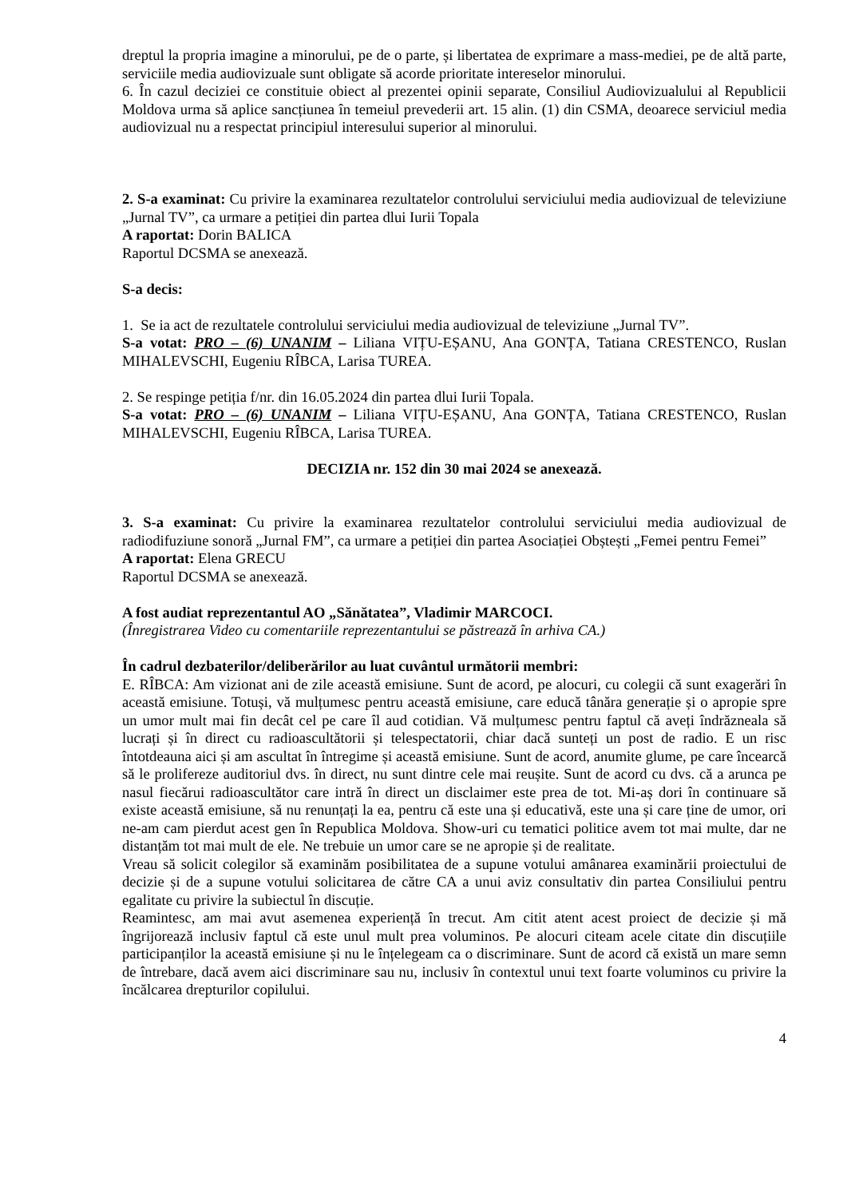dreptul la propria imagine a minorului, pe de o parte, și libertatea de exprimare a mass-mediei, pe de altă parte, serviciile media audiovizuale sunt obligate să acorde prioritate intereselor minorului.
6. În cazul deciziei ce constituie obiect al prezentei opinii separate, Consiliul Audiovizualului al Republicii Moldova urma să aplice sancțiunea în temeiul prevederii art. 15 alin. (1) din CSMA, deoarece serviciul media audiovizual nu a respectat principiul interesului superior al minorului.
2. S-a examinat: Cu privire la examinarea rezultatelor controlului serviciului media audiovizual de televiziune „Jurnal TV”, ca urmare a petiției din partea dlui Iurii Topala
A raportat: Dorin BALICA
Raportul DCSMA se anexează.
S-a decis:
1. Se ia act de rezultatele controlului serviciului media audiovizual de televiziune „Jurnal TV”.
S-a votat: PRO – (6) UNANIM – Liliana VIȚU-EȘANU, Ana GONȚA, Tatiana CRESTENCO, Ruslan MIHALEVSCHI, Eugeniu RÎBCA, Larisa TUREA.
2. Se respinge petiția f/nr. din 16.05.2024 din partea dlui Iurii Topala.
S-a votat: PRO – (6) UNANIM – Liliana VIȚU-EȘANU, Ana GONȚA, Tatiana CRESTENCO, Ruslan MIHALEVSCHI, Eugeniu RÎBCA, Larisa TUREA.
DECIZIA nr. 152 din 30 mai 2024 se anexează.
3. S-a examinat: Cu privire la examinarea rezultatelor controlului serviciului media audiovizual de radiodifuziune sonoră „Jurnal FM”, ca urmare a petiției din partea Asociației Obștești „Femei pentru Femei”
A raportat: Elena GRECU
Raportul DCSMA se anexează.
A fost audiat reprezentantul AO „Sănătatea”, Vladimir MARCOCI.
(Înregistrarea Video cu comentariile reprezentantului se păstrează în arhiva CA.)
În cadrul dezbaterilor/deliberărilor au luat cuvântul următorii membri:
E. RÎBCA: Am vizionat ani de zile această emisiune. Sunt de acord, pe alocuri, cu colegii că sunt exagerări în această emisiune. Totuși, vă mulțumesc pentru această emisiune, care educă tânăra generație și o apropie spre un umor mult mai fin decât cel pe care îl aud cotidian. Vă mulțumesc pentru faptul că aveți îndrăzneala să lucrați și în direct cu radioascultătorii și telespectatorii, chiar dacă sunteți un post de radio. E un risc întotdeauna aici și am ascultat în întregime și această emisiune. Sunt de acord, anumite glume, pe care încearcă să le prolifereze auditoriul dvs. în direct, nu sunt dintre cele mai reușite. Sunt de acord cu dvs. că a arunca pe nasul fiecărui radioascultător care intră în direct un disclaimer este prea de tot. Mi-aș dori în continuare să existe această emisiune, să nu renunțați la ea, pentru că este una și educativă, este una și care ține de umor, ori ne-am cam pierdut acest gen în Republica Moldova. Show-uri cu tematici politice avem tot mai multe, dar ne distanțăm tot mai mult de ele. Ne trebuie un umor care se ne apropie și de realitate.
Vreau să solicit colegilor să examinăm posibilitatea de a supune votului amânarea examinării proiectului de decizie și de a supune votului solicitarea de către CA a unui aviz consultativ din partea Consiliului pentru egalitate cu privire la subiectul în discuție.
Reamintesc, am mai avut asemenea experiență în trecut. Am citit atent acest proiect de decizie și mă îngrijorează inclusiv faptul că este unul mult prea voluminos. Pe alocuri citeam acele citate din discuțiile participanților la această emisiune și nu le înțelegeam ca o discriminare. Sunt de acord că există un mare semn de întrebare, dacă avem aici discriminare sau nu, inclusiv în contextul unui text foarte voluminos cu privire la încălcarea drepturilor copilului.
4